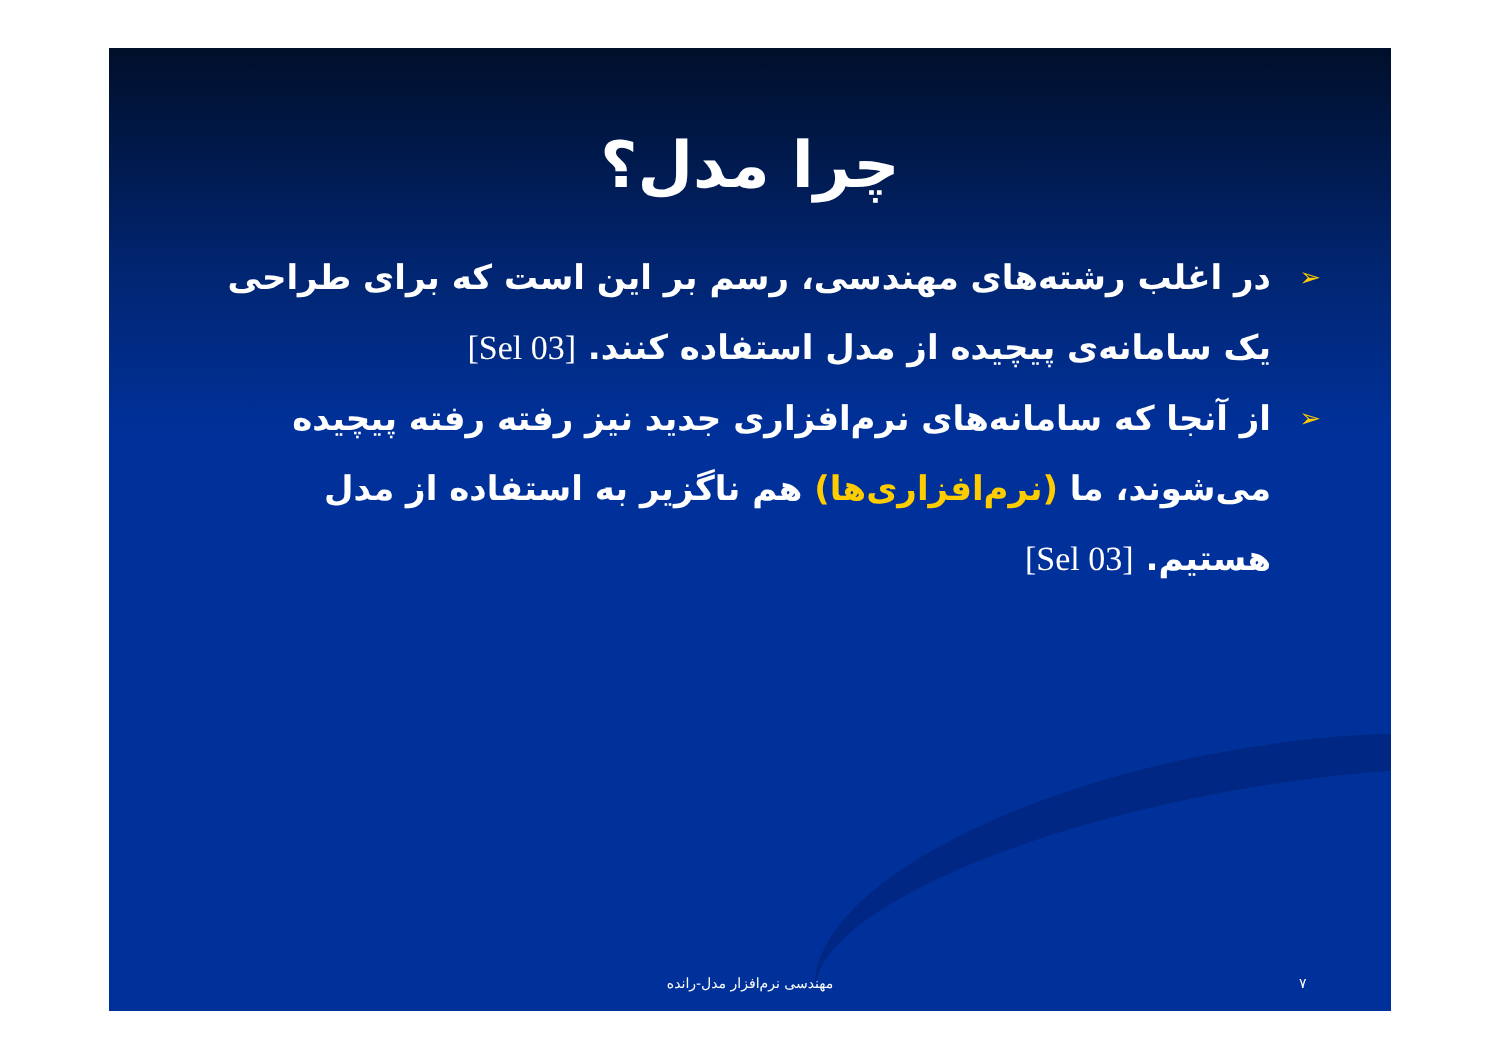چرا مدل؟
➢ در اغلب رشته‌های مهندسی، رسم بر این است که برای طراحی یک سامانه‌ی پیچیده از مدل استفاده کنند. [Sel 03]
➢ از آنجا که سامانه‌های نرم‌افزاری جدید نیز رفته رفته پیچیده می‌شوند، ما (نرم‌افزاری‌ها) هم ناگزیر به استفاده از مدل هستیم. [Sel 03]
مهندسی نرم‌افزار مدل-رانده ۷